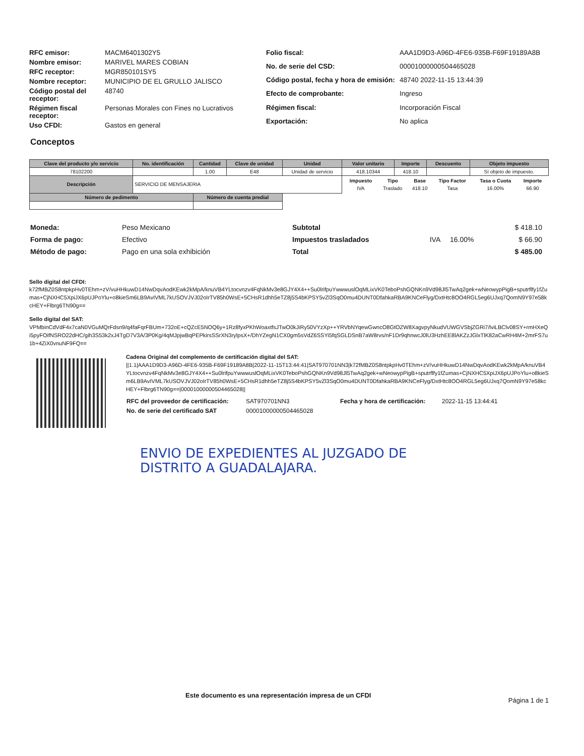| RFC emisor: | MACM6401302Y5 |
| Nombre emisor: | MARIVEL MARES COBIAN |
| RFC receptor: | MGR850101SY5 |
| Nombre receptor: | MUNICIPIO DE EL GRULLO JALISCO |
| Código postal del receptor: | 48740 |
| Régimen fiscal receptor: | Personas Morales con Fines no Lucrativos |
| Uso CFDI: | Gastos en general |
| Folio fiscal: | AAA1D9D3-A96D-4FE6-935B-F69F19189A8B |
| No. de serie del CSD: | 00001000000504465028 |
| Código postal, fecha y hora de emisión: | 48740 2022-11-15 13:44:39 |
| Efecto de comprobante: | Ingreso |
| Régimen fiscal: | Incorporación Fiscal |
| Exportación: | No aplica |
Conceptos
| Clave del producto y/o servicio | No. identificación | Cantidad | Clave de unidad | Unidad | Valor unitario | Importe | Descuento | Objeto impuesto |
| --- | --- | --- | --- | --- | --- | --- | --- | --- |
| 78102200 | | 1.00 | E48 | Unidad de servicio | 418.10344 | 418.10 | | Sí objeto de impuesto. |
| Descripción | SERVICIO DE MENSAJERIA | | | | / Impuesto / Tipo / Base / Tipo Factor / Tasa o Cuota / Importe / / IVA / Traslado / 418.10 / Tasa / 16.00% / 66.90 / | | | |
| Número de pedimento | | Número de cuenta predial | | | | | | |
| Moneda: | Peso Mexicano |
| Forma de pago: | Efectivo |
| Método de pago: | Pago en una sola exhibición |
| Subtotal | | | $ 418.10 |
| Impuestos trasladados | IVA | 16.00% | $ 66.90 |
| Total | | | $ 485.00 |
Sello digital del CFDI:
k72fMBZ0S8ntpkpHv0TEhm+zV/vuHHkuwD14NwDqvAodKEwk2kMpA/knuVB4YLtocvnzv4FqNkMv3e8GJY4X4++Su0lrifpuYwwwuslOqMLixVK0TeboPshGQNKn9Vd98Jl5TwAq2gek+wNeowypPigB+sputrflfy1fZumas+CjNXHC5XpiJX6pUJPoYlu+o8kieSm6LB9AvIVML7kUSOVJVJ02oIrTV85h0WsE+5CHsR1dhh5eTZ8j5S4bKPSY5vZl3SqO0mu4DUNT0DfahkaRBA9KNCeFlyg/DxtHtc8OO4RGL5eg6UJxq7QomN9Y97e58kcHEY+Flbrg6TN90g==
Sello digital del SAT:
VPMbinCdVdF4x7caN0VGuMQrFdsn9/q4faFqrFBUm+732oE+cQZcE5NOQ6y+1Rz8fyxPKhWoaxtfsJTwO0kJiRy50VYzXp++YRVbNYqewGwncO8GtOZW8XagvpyNkudVUWGVSbjZGRi7/lviLBClv08SY+rmHXeQi5pyFOifNSRO22dHC/gih3S53k2xJ4TgD7V3A/3P0Kg/4qMJpjwBqPEPkirsSSrXN3rylpsX+/DhYZegN1CX0gm5sVdZ6SSYi5fqSGLDSnB7aW8rvs/nF1Dr9qhnwcJ0lU3HzhEE8lAKZzJGlxTlK82aCwRH4M+2mrFS7u1b+4ZiX0vnuNF9FQ==
Cadena Original del complemento de certificación digital del SAT:
||1.1|AAA1D9D3-A96D-4FE6-935B-F69F19189A8B|2022-11-15T13:44:41|SAT970701NN3|k72fMBZ0S8ntpkpHv0TEhm+zV/vuHHkuwD14NwDqvAodKEwk2kMpA/knuVB4YLtocvnzv4FqNkMv3e8GJY4X4++Su0lrifpuYwwwuslOqMLixVK0TeboPshGQNKn9Vd98Jl5TwAq2gek+wNeowypPigB+sputrflfy1fZumas+CjNXHC5XpiJX6pUJPoYlu+o8kieSm6LB9AvIVML7kUSOVJVJ02oIrTV85h0WsE+5CHsR1dhh5eTZ8j5S4bKPSY5vZl3SqO0mu4DUNT0DfahkaRBA9KNCeFlyg/DxtHtc8OO4RGL5eg6UJxq7QomN9Y97e58kcHEY+Flbrg6TN90g==|00001000000504465028||
| RFC del proveedor de certificación: | SAT970701NN3 | Fecha y hora de certificación: | 2022-11-15 13:44:41 |
| No. de serie del certificado SAT | 00001000000504465028 | | |
ENVIO DE EXPEDIENTES AL JUZGADO DE
DISTRITO A GUADALAJARA.
Este documento es una representación impresa de un CFDI
Página 1 de 1